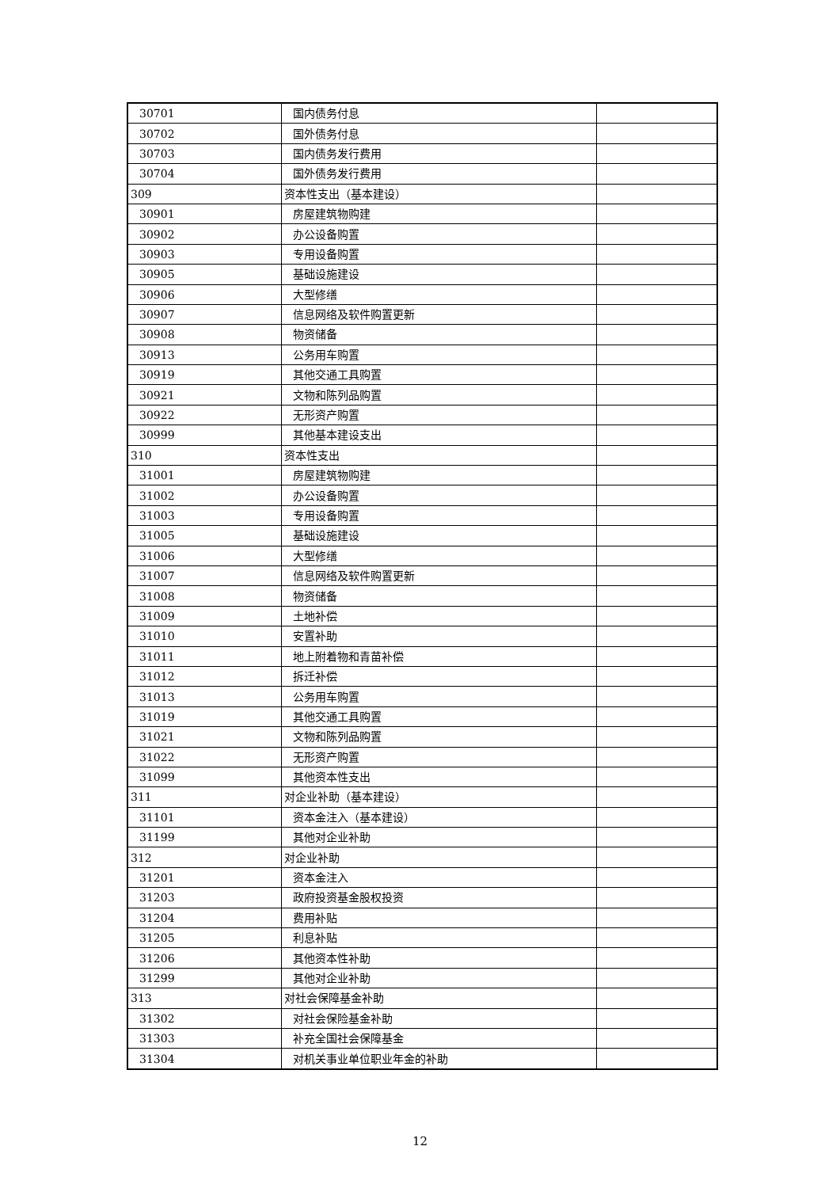| 30701 | 国内债务付息 | |
| 30702 | 国外债务付息 | |
| 30703 | 国内债务发行费用 | |
| 30704 | 国外债务发行费用 | |
| 309 | 资本性支出（基本建设） | |
| 30901 | 房屋建筑物购建 | |
| 30902 | 办公设备购置 | |
| 30903 | 专用设备购置 | |
| 30905 | 基础设施建设 | |
| 30906 | 大型修缮 | |
| 30907 | 信息网络及软件购置更新 | |
| 30908 | 物资储备 | |
| 30913 | 公务用车购置 | |
| 30919 | 其他交通工具购置 | |
| 30921 | 文物和陈列品购置 | |
| 30922 | 无形资产购置 | |
| 30999 | 其他基本建设支出 | |
| 310 | 资本性支出 | |
| 31001 | 房屋建筑物购建 | |
| 31002 | 办公设备购置 | |
| 31003 | 专用设备购置 | |
| 31005 | 基础设施建设 | |
| 31006 | 大型修缮 | |
| 31007 | 信息网络及软件购置更新 | |
| 31008 | 物资储备 | |
| 31009 | 土地补偿 | |
| 31010 | 安置补助 | |
| 31011 | 地上附着物和青苗补偿 | |
| 31012 | 拆迁补偿 | |
| 31013 | 公务用车购置 | |
| 31019 | 其他交通工具购置 | |
| 31021 | 文物和陈列品购置 | |
| 31022 | 无形资产购置 | |
| 31099 | 其他资本性支出 | |
| 311 | 对企业补助（基本建设） | |
| 31101 | 资本金注入（基本建设） | |
| 31199 | 其他对企业补助 | |
| 312 | 对企业补助 | |
| 31201 | 资本金注入 | |
| 31203 | 政府投资基金股权投资 | |
| 31204 | 费用补贴 | |
| 31205 | 利息补贴 | |
| 31206 | 其他资本性补助 | |
| 31299 | 其他对企业补助 | |
| 313 | 对社会保障基金补助 | |
| 31302 | 对社会保险基金补助 | |
| 31303 | 补充全国社会保障基金 | |
| 31304 | 对机关事业单位职业年金的补助 | |
12